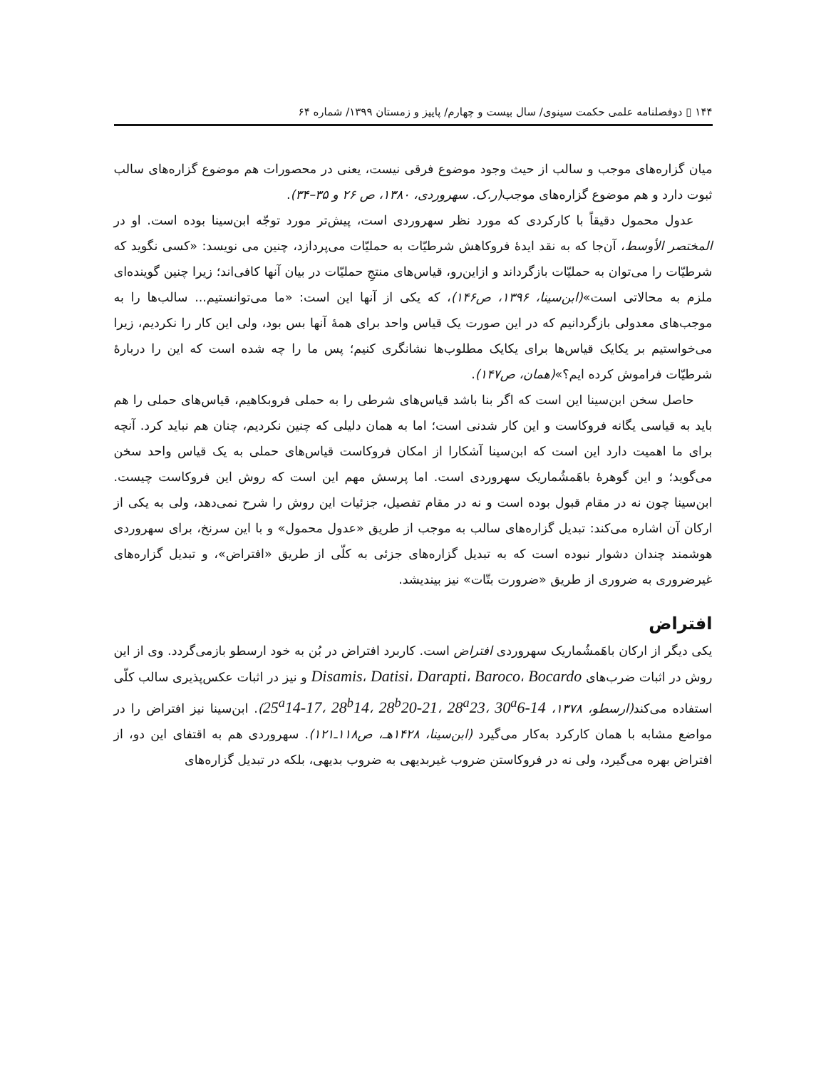۱۴۴ ▯ دوفصلنامه علمی حکمت سینوی/ سال بیست و چهارم/ پاییز و زمستان ۱۳۹۹/ شماره ۶۴
میان گزاره‌های موجب و سالب از حیث وجود موضوع فرقی نیست، یعنی در محصورات هم موضوع گزاره‌های سالب ثبوت دارد و هم موضوع گزاره‌های موجب(ر.ک. سهروردی، ۱۳۸۰، ص ۲۶ و ۳۵–۳۴).
عدول محمول دقیقاً با کارکردی که مورد نظر سهروردی است، پیش‌تر مورد توجّه ابن‌سینا بوده است. او در المختصر الأوسط، آن‌جا که به نقد ایدهٔ فروکاهش شرطیّات به حملیّات می‌پردازد، چنین می نویسد: «کسی نگوید که شرطیّات را می‌توان به حملیّات بازگرداند و ازاین‌رو، قیاس‌های منتجِ حملیّات در بیان آنها کافی‌اند؛ زیرا چنین گوینده‌ای ملزم به محالاتی است»(ابن‌سینا، ۱۳۹۶، ص۱۴۶)، که یکی از آنها این است: «ما می‌توانستیم... سالب‌ها را به موجب‌های معدولی بازگردانیم که در این صورت یک قیاس واحد برای همهٔ آنها بس بود، ولی این کار را نکردیم، زیرا می‌خواستیم بر یکایک قیاس‌ها برای یکایک مطلوب‌ها نشانگری کنیم؛ پس ما را چه شده است که این را دربارهٔ شرطیّات فراموش کرده ایم؟»(همان، ص۱۴۷).
حاصل سخن ابن‌سینا این است که اگر بنا باشد قیاس‌های شرطی را به حملی فروبکاهیم، قیاس‌های حملی را هم باید به قیاسی یگانه فروکاست و این کار شدنی است؛ اما به همان دلیلی که چنین نکردیم، چنان هم نباید کرد. آنچه برای ما اهمیت دارد این است که ابن‌سینا آشکارا از امکان فروکاست قیاس‌های حملی به یک قیاس واحد سخن می‌گوید؛ و این گوهرهٔ باهَمشُماریک سهروردی است. اما پرسش مهم این است که روش این فروکاست چیست. ابن‌سینا چون نه در مقام قبول بوده است و نه در مقام تفصیل، جزئیات این روش را شرح نمی‌دهد، ولی به یکی از ارکان آن اشاره می‌کند: تبدیل گزاره‌های سالب به موجب از طریق «عدول محمول» و با این سرنخ، برای سهروردی هوشمند چندان دشوار نبوده است که به تبدیل گزاره‌های جزئی به کلّی از طریق «افتراض»، و تبدیل گزاره‌های غیرضروری به ضروری از طریق «ضرورت بتّات» نیز بیندیشد.
افتراض
یکی دیگر از ارکان باهَمشُماریک سهروردی افتراض است. کاربرد افتراض در بُن به خود ارسطو بازمی‌گردد. وی از این روش در اثبات ضرب‌های Disamis، Datisi، Darapti، Baroco، Bocardo و نیز در اثبات عکس‌پذیری سالب کلّی استفاده می‌کند(ارسطو، ۱۳۷۸، 25<sup>a</sup>14-17، 28<sup>b</sup>14، 28<sup>b</sup>20-21، 28<sup>a</sup>23، 30<sup>a</sup>6-14). ابن‌سینا نیز افتراض را در مواضع مشابه با همان کارکرد به‌کار می‌گیرد (ابن‌سینا، ۱۴۲۸هـ، ص۱۱۸ـ۱۲۱). سهروردی هم به اقتفای این دو، از افتراض بهره می‌گیرد، ولی نه در فروکاستن ضروب غیربدیهی به ضروب بدیهی، بلکه در تبدیل گزاره‌های